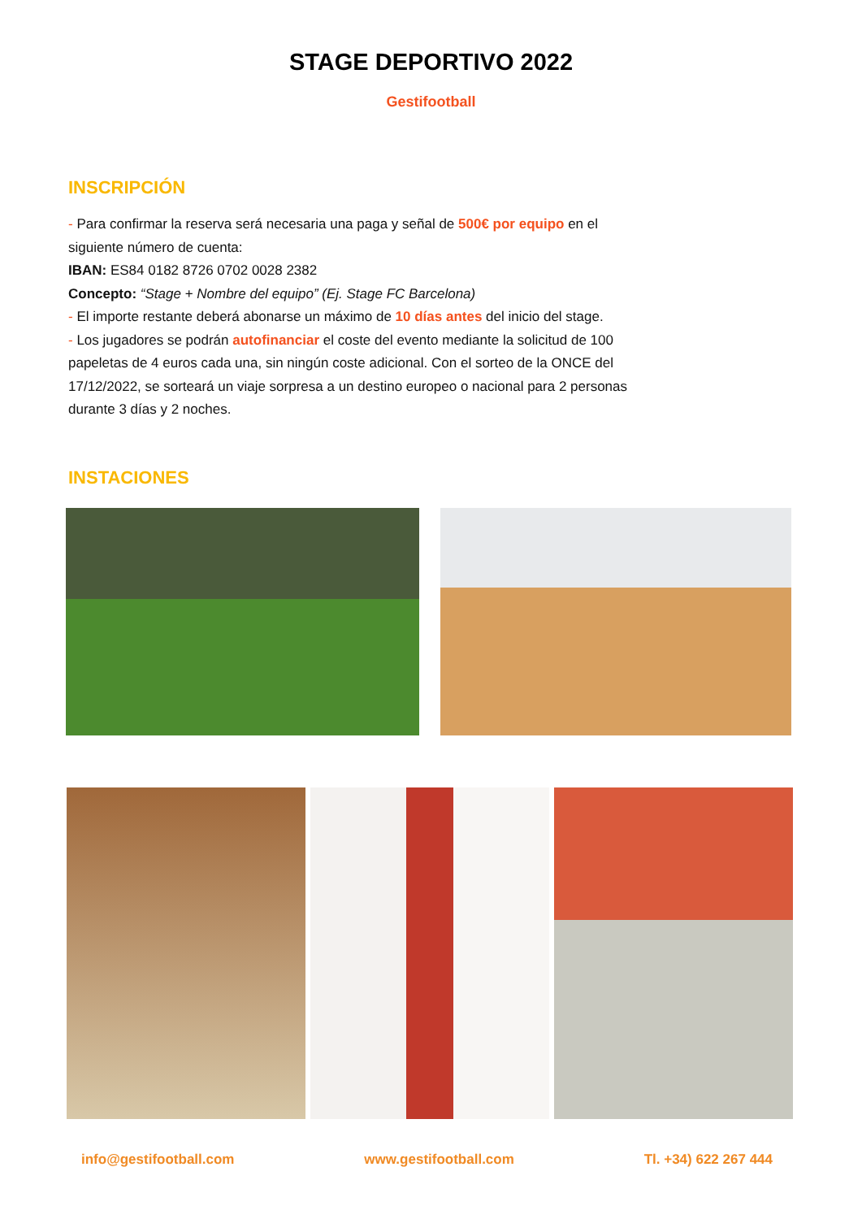STAGE DEPORTIVO 2022
Gestifootball
INSCRIPCIÓN
- Para confirmar la reserva será necesaria una paga y señal de 500€ por equipo en el siguiente número de cuenta:
IBAN: ES84 0182 8726 0702 0028 2382
Concepto: “Stage + Nombre del equipo” (Ej. Stage FC Barcelona)
- El importe restante deberá abonarse un máximo de 10 días antes del inicio del stage.
- Los jugadores se podrán autofinanciar el coste del evento mediante la solicitud de 100 papeletas de 4 euros cada una, sin ningún coste adicional. Con el sorteo de la ONCE del 17/12/2022, se sorteará un viaje sorpresa a un destino europeo o nacional para 2 personas durante 3 días y 2 noches.
INSTACIONES
info@gestifootball.com www.gestifootball.com Tl. +34) 622 267 444